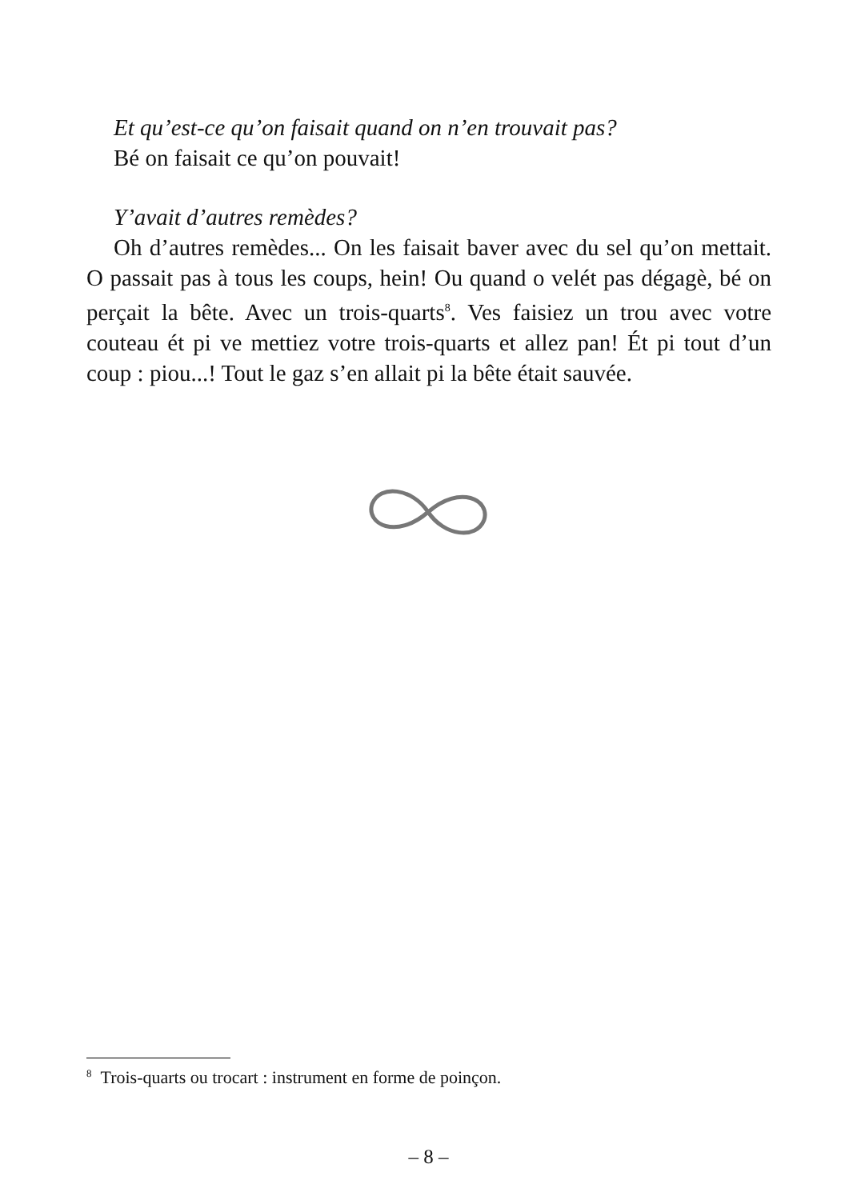Et qu’est-ce qu’on faisait quand on n’en trouvait pas?
Bé on faisait ce qu’on pouvait!
Y’avait d’autres remèdes?
Oh d’autres remèdes... On les faisait baver avec du sel qu’on mettait. O passait pas à tous les coups, hein! Ou quand o velét pas dégagè, bé on perçait la bête. Avec un trois-quarts<sup>8</sup>. Ves faisiez un trou avec votre couteau ét pi ve mettiez votre trois-quarts et allez pan! Ét pi tout d’un coup : piou...! Tout le gaz s’en allait pi la bête était sauvée.
<sup>8</sup> Trois-quarts ou trocart : instrument en forme de poinçon.
– 8 –